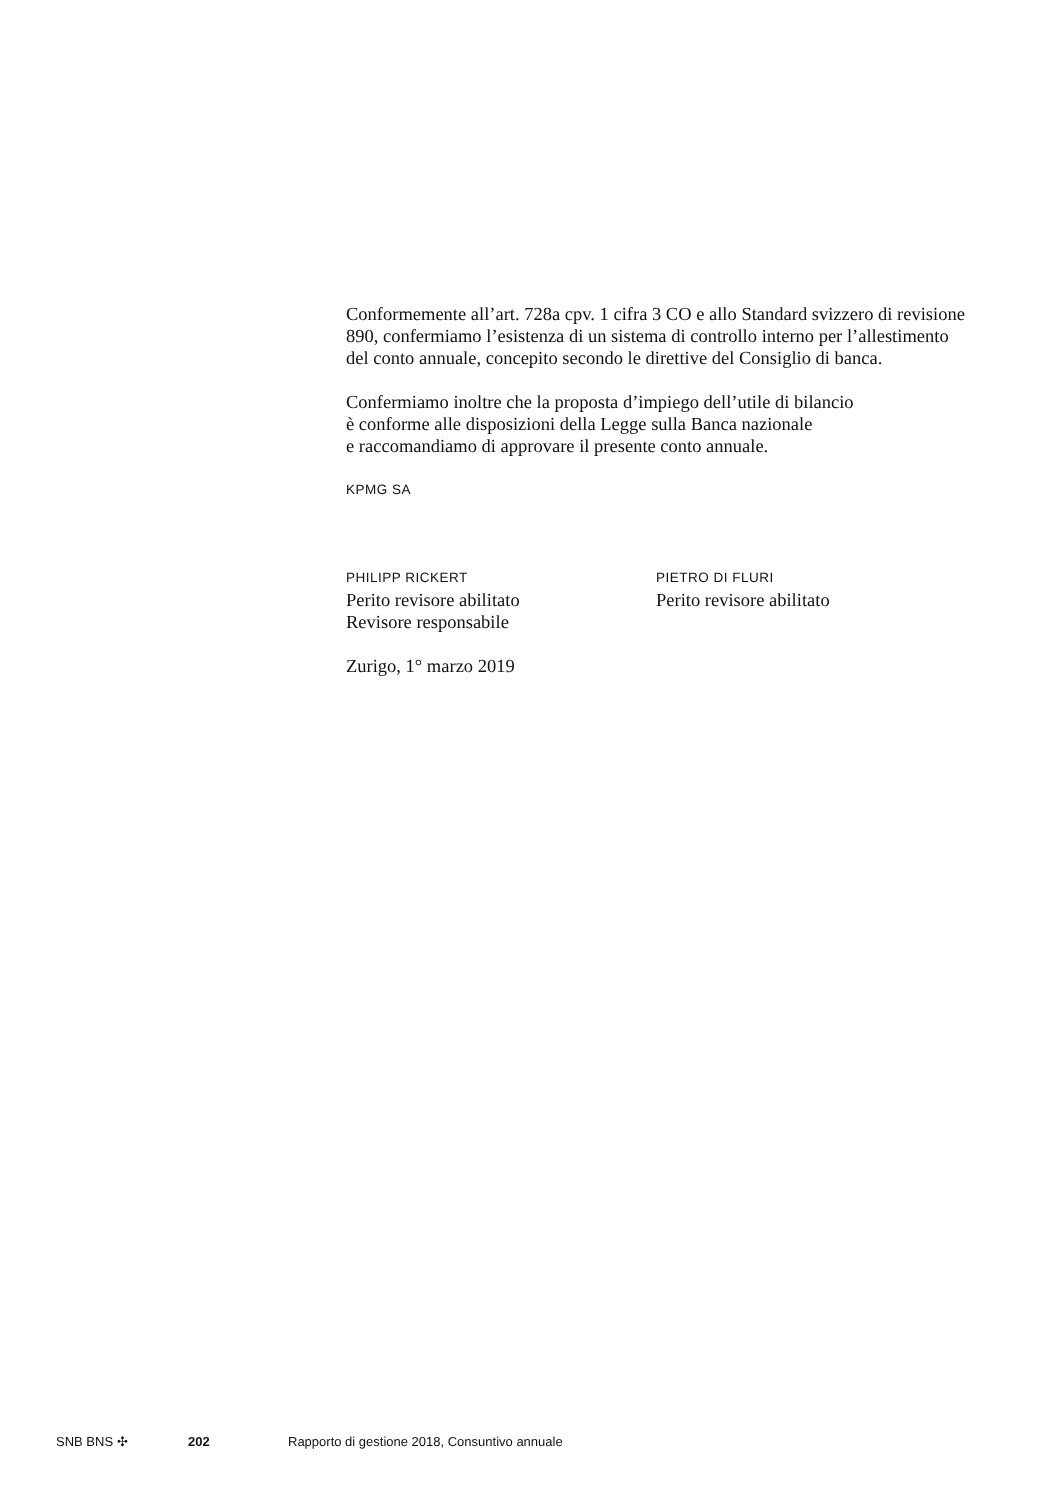Conformemente all’art. 728a cpv. 1 cifra 3 CO e allo Standard svizzero di revisione 890, confermiamo l’esistenza di un sistema di controllo interno per l’allestimento del conto annuale, concepito secondo le direttive del Consiglio di banca.
Confermiamo inoltre che la proposta d’impiego dell’utile di bilancio
è conforme alle disposizioni della Legge sulla Banca nazionale
e raccomandiamo di approvare il presente conto annuale.
KPMG SA
PHILIPP RICKERT
Perito revisore abilitato
Revisore responsabile
PIETRO DI FLURI
Perito revisore abilitato
Zurigo, 1° marzo 2019
SNB BNS ✣ 202 Rapporto di gestione 2018, Consuntivo annuale